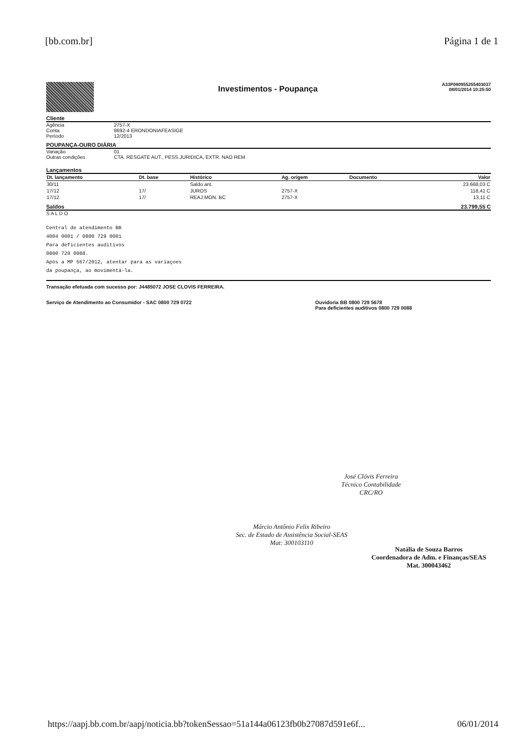[bb.com.br] Página 1 de 1
Investimentos - Poupança
A33P080955255403037
08/01/2014 10:25:50
Cliente
Agência 2757-X
Conta 8692-4 ERONDONIAFEASIGE
Período 12/2013
POUPANÇA-OURO DIÁRIA
Variação 01
Outras condições CTA. RESGATE AUT., PESS.JURIDICA, EXTR. NAO REM
Lançamentos
| Dt. lançamento | Dt. base | Histórico | Ag. origem | Documento | Valor |
| --- | --- | --- | --- | --- | --- |
| 30/11 | | Saldo ant. | | | 23.668,03 C |
| 17/12 | 17/ | JUROS | 2757-X | | 118,41 C |
| 17/12 | 17/ | REAJ.MON. BC | 2757-X | | 13,11 C |
Saldos 23.799,55 C
S A L D O
Central de atendimento BB
4004 0001 / 0800 729 0001
Para deficientes auditivos
0800 729 0088.
Após a MP 567/2012, atentar para as variaçoes
da poupança, ao movimentá-la.
Transação efetuada com sucesso por: J4485072 JOSE CLOVIS FERREIRA.
Serviço de Atendimento ao Consumidor - SAC 0800 729 0722 Ouvidoria BB 0800 729 5678
Para deficientes auditivos 0800 729 0088
José Clóvis Ferreira
Técnico Contabilidade
CRC/RO
Márcio Antônio Felix Ribeiro
Sec. de Estado de Assistência Social-SEAS
Mat: 300103110
Natália de Souza Barros
Coordenadora de Adm. e Finanças/SEAS
Mat. 300043462
https://aapj.bb.com.br/aapj/noticia.bb?tokenSessao=51a144a06123fb0b27087d591e6f... 06/01/2014